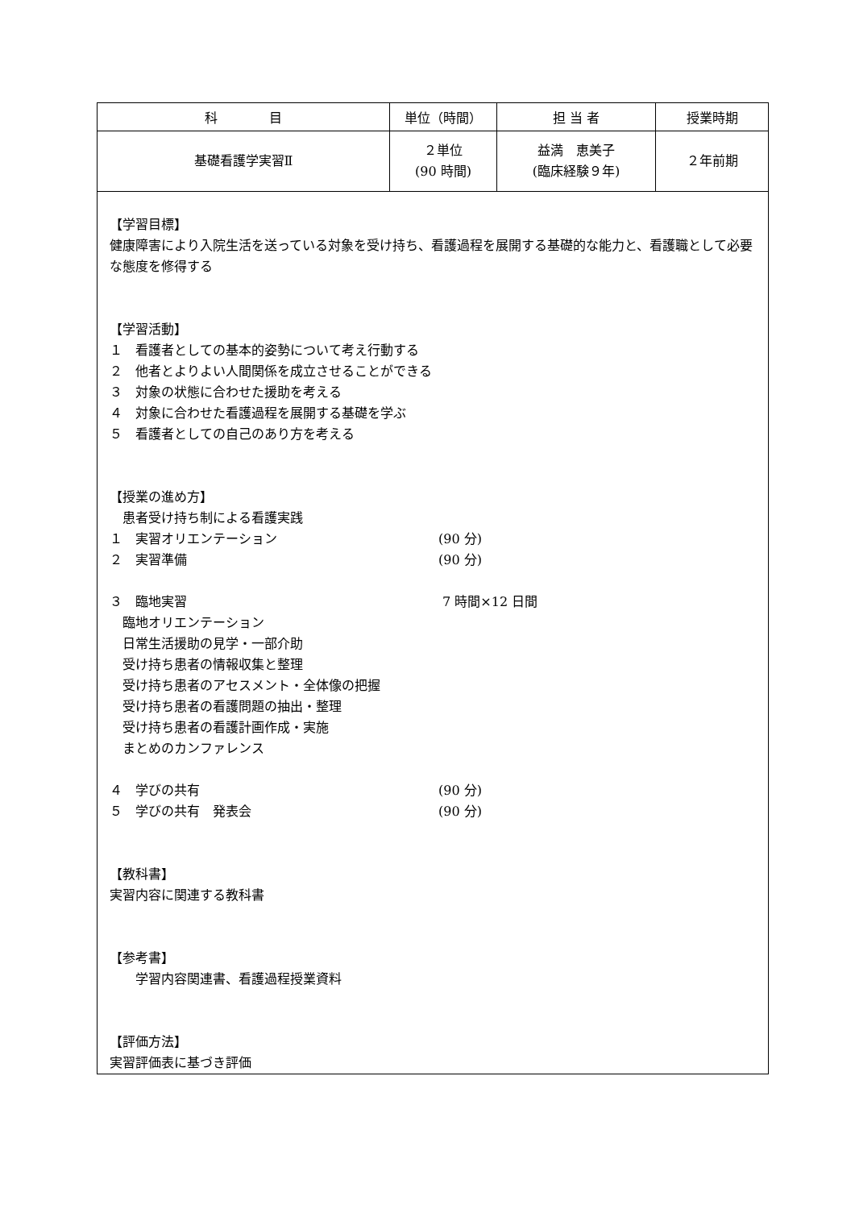| 科 目 | 単位（時間） | 担 当 者 | 授業時期 |
| 基礎看護学実習Ⅱ | ２単位 (90 時間) | 益満 恵美子 (臨床経験９年) | ２年前期 |
| 【学習目標】 健康障害により入院生活を送っている対象を受け持ち、看護過程を展開する基礎的な能力と、看護職として必要な態度を修得する 【学習活動】 １ 看護者としての基本的姿勢について考え行動する ２ 他者とよりよい人間関係を成立させることができる ３ 対象の状態に合わせた援助を考える ４ 対象に合わせた看護過程を展開する基礎を学ぶ ５ 看護者としての自己のあり方を考える 【授業の進め方】 患者受け持ち制による看護実践 １ 実習オリエンテーション (90 分) ２ 実習準備 (90 分) ３ 臨地実習 7 時間×12 日間 臨地オリエンテーション 日常生活援助の見学・一部介助 受け持ち患者の情報収集と整理 受け持ち患者のアセスメント・全体像の把握 受け持ち患者の看護問題の抽出・整理 受け持ち患者の看護計画作成・実施 まとめのカンファレンス ４ 学びの共有 (90 分) ５ 学びの共有 発表会 (90 分) 【教科書】 実習内容に関連する教科書 【参考書】 学習内容関連書、看護過程授業資料 【評価方法】 実習評価表に基づき評価 | | | |